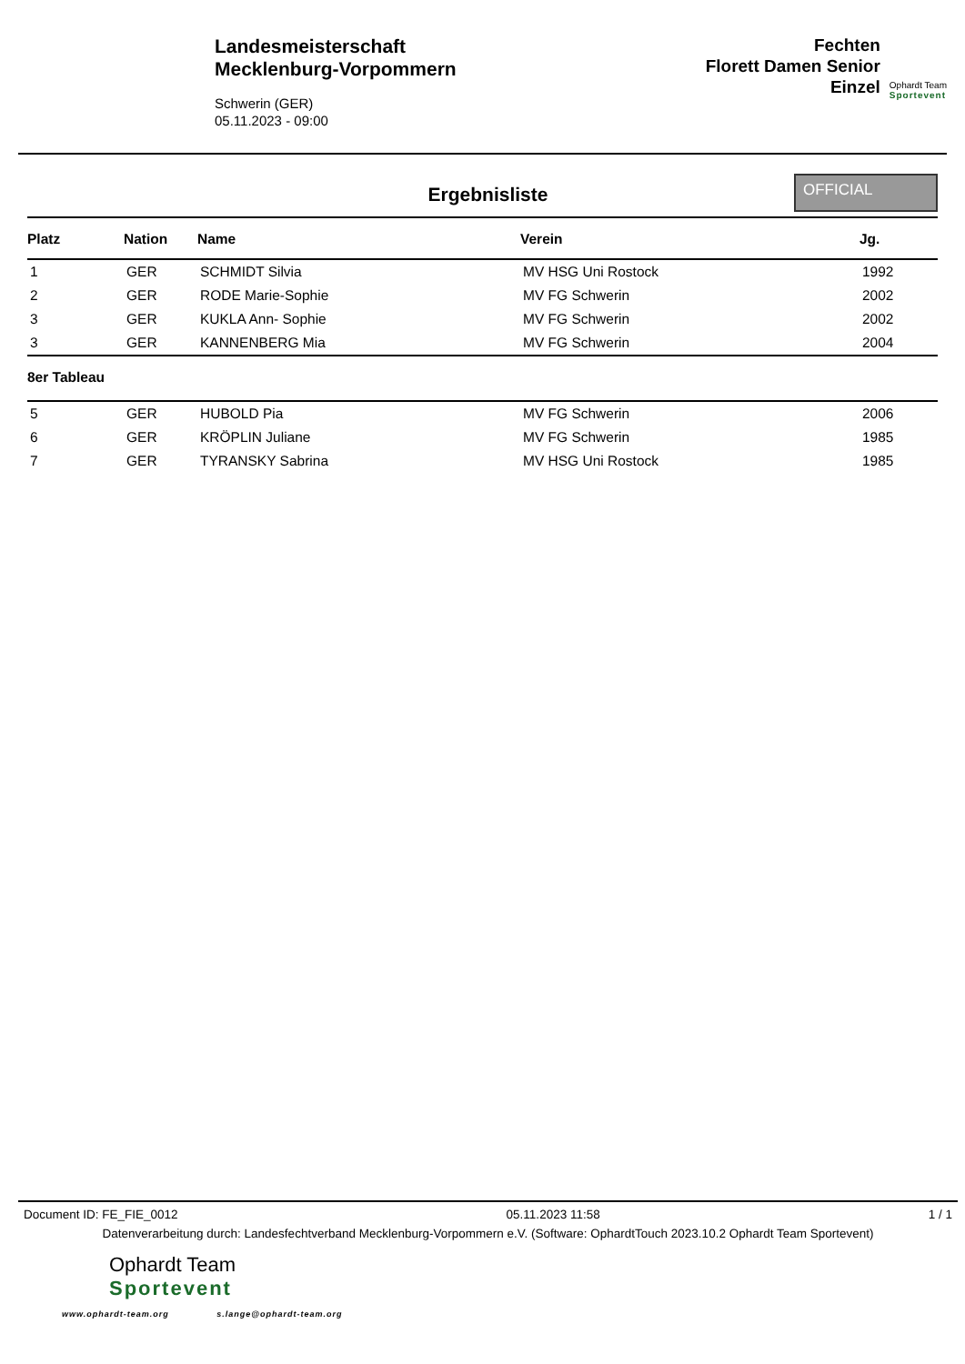Landesmeisterschaft
Mecklenburg-Vorpommern
Schwerin (GER)
05.11.2023 - 09:00
Fechten
Florett Damen Senior
Einzel
Ophardt Team
Sportevent
Ergebnisliste
OFFICIAL
| Platz | Nation | Name | Verein | Jg. |
| --- | --- | --- | --- | --- |
| 1 | GER | SCHMIDT Silvia | MV HSG Uni Rostock | 1992 |
| 2 | GER | RODE Marie-Sophie | MV FG Schwerin | 2002 |
| 3 | GER | KUKLA Ann- Sophie | MV FG Schwerin | 2002 |
| 3 | GER | KANNENBERG Mia | MV FG Schwerin | 2004 |
| 8er Tableau | | | | |
| 5 | GER | HUBOLD Pia | MV FG Schwerin | 2006 |
| 6 | GER | KRÖPLIN Juliane | MV FG Schwerin | 1985 |
| 7 | GER | TYRANSKY Sabrina | MV HSG Uni Rostock | 1985 |
Document ID: FE_FIE_0012 05.11.2023 11:58 1 / 1
Datenverarbeitung durch: Landesfechtverband Mecklenburg-Vorpommern e.V. (Software: OphardtTouch 2023.10.2 Ophardt Team Sportevent)
Ophardt Team
Sportevent
www.ophardt-team.org s.lange@ophardt-team.org